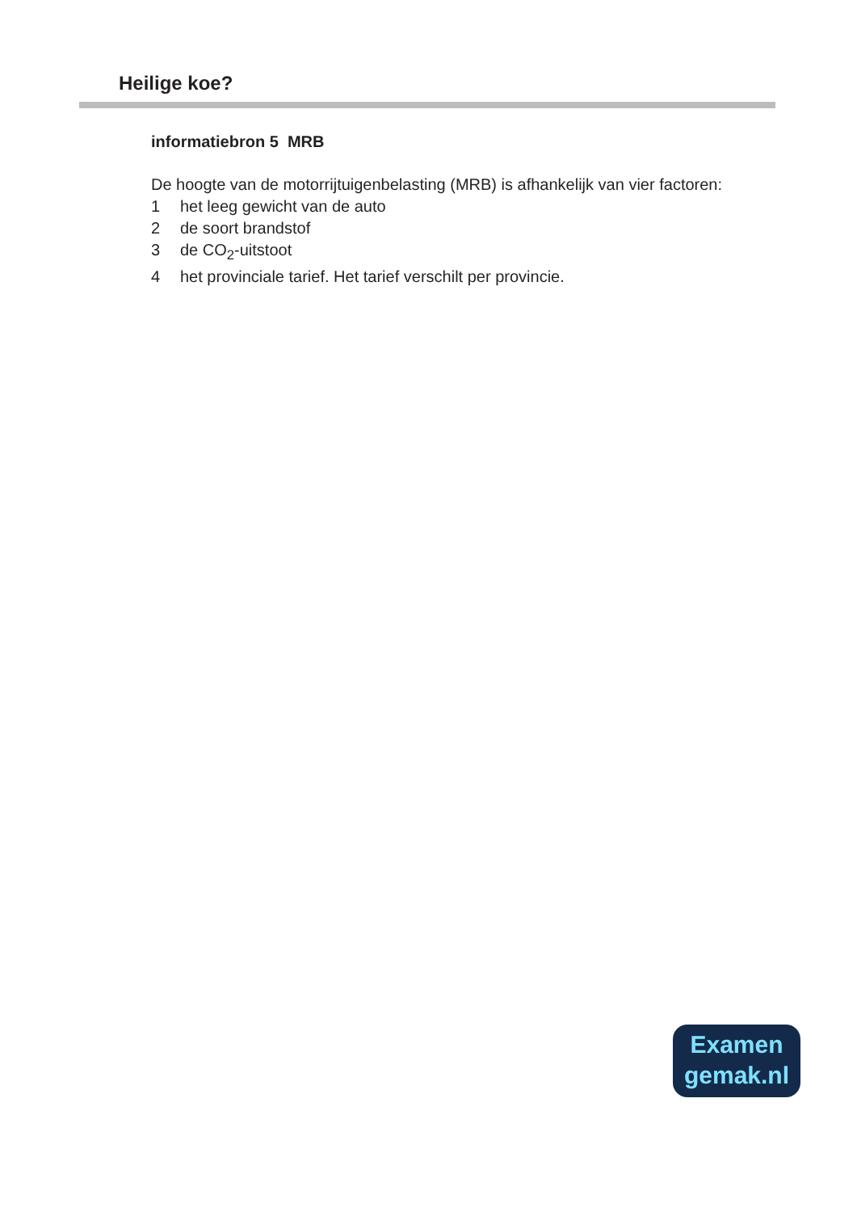Heilige koe?
informatiebron 5 MRB
De hoogte van de motorrijtuigenbelasting (MRB) is afhankelijk van vier factoren:
1 het leeg gewicht van de auto
2 de soort brandstof
3 de CO<sub>2</sub>-uitstoot
4 het provinciale tarief. Het tarief verschilt per provincie.
Examen
gemak.nl